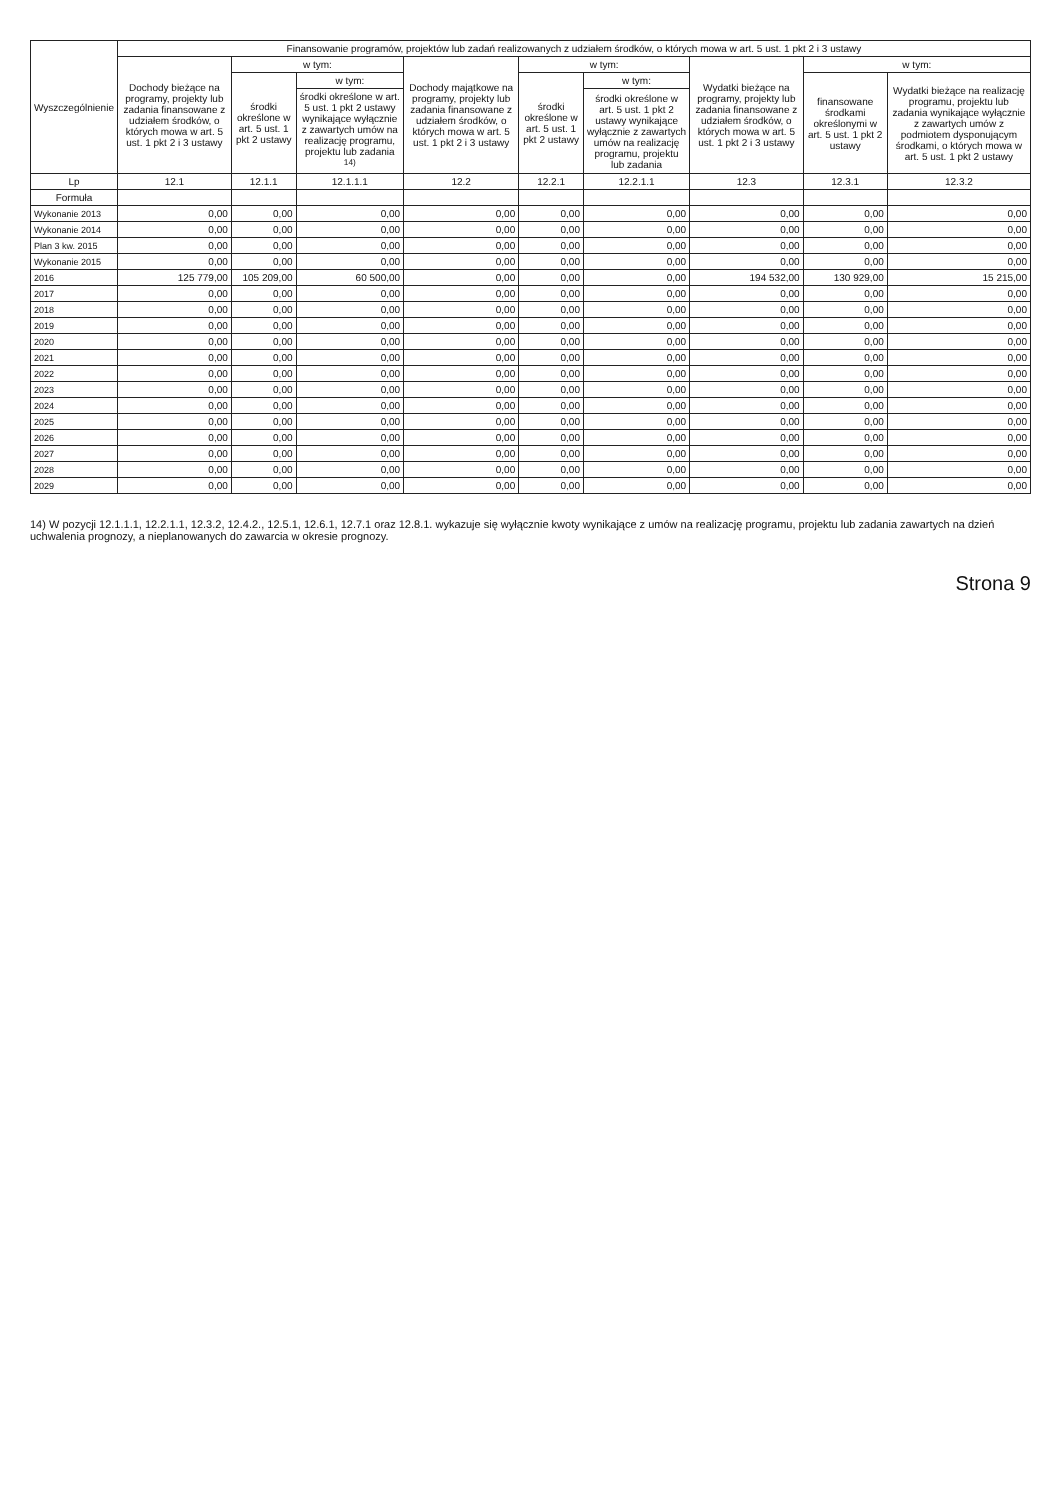| Wyszczególnienie | Finansowanie programów, projektów lub zadań realizowanych z udziałem środków, o których mowa w art. 5 ust. 1 pkt 2 i 3 ustawy | | | | | | | | |
| --- | --- | --- | --- | --- | --- | --- | --- | --- | --- |
| | Dochody bieżące na programy, projekty lub zadania finansowane z udziałem środków, o których mowa w art. 5 ust. 1 pkt 2 i 3 ustawy | w tym: | | Dochody majątkowe na programy, projekty lub zadania finansowane z udziałem środków, o których mowa w art. 5 ust. 1 pkt 2 i 3 ustawy | w tym: | | Wydatki bieżące na programy, projekty lub zadania finansowane z udziałem środków, o których mowa w art. 5 ust. 1 pkt 2 i 3 ustawy | w tym: | |
| | | środki określone w art. 5 ust. 1 pkt 2 ustawy | w tym: | | środki określone w art. 5 ust. 1 pkt 2 ustawy | w tym: | | finansowane środkami określonymi w art. 5 ust. 1 pkt 2 ustawy | Wydatki bieżące na realizację programu, projektu lub zadania wynikające wyłącznie z zawartych umów z podmiotem dysponującym środkami, o których mowa w art. 5 ust. 1 pkt 2 ustawy |
| | | | środki określone w art. 5 ust. 1 pkt 2 ustawy wynikające wyłącznie z zawartych umów na realizację programu, projektu lub zadania <sup>14)</sup> | | | środki określone w art. 5 ust. 1 pkt 2 ustawy wynikające wyłącznie z zawartych umów na realizację programu, projektu lub zadania | | | |
| Lp | 12.1 | 12.1.1 | 12.1.1.1 | 12.2 | 12.2.1 | 12.2.1.1 | 12.3 | 12.3.1 | 12.3.2 |
| Formuła | | | | | | | | | |
| Wykonanie 2013 | 0,00 | 0,00 | 0,00 | 0,00 | 0,00 | 0,00 | 0,00 | 0,00 | 0,00 |
| Wykonanie 2014 | 0,00 | 0,00 | 0,00 | 0,00 | 0,00 | 0,00 | 0,00 | 0,00 | 0,00 |
| Plan 3 kw. 2015 | 0,00 | 0,00 | 0,00 | 0,00 | 0,00 | 0,00 | 0,00 | 0,00 | 0,00 |
| Wykonanie 2015 | 0,00 | 0,00 | 0,00 | 0,00 | 0,00 | 0,00 | 0,00 | 0,00 | 0,00 |
| 2016 | 125 779,00 | 105 209,00 | 60 500,00 | 0,00 | 0,00 | 0,00 | 194 532,00 | 130 929,00 | 15 215,00 |
| 2017 | 0,00 | 0,00 | 0,00 | 0,00 | 0,00 | 0,00 | 0,00 | 0,00 | 0,00 |
| 2018 | 0,00 | 0,00 | 0,00 | 0,00 | 0,00 | 0,00 | 0,00 | 0,00 | 0,00 |
| 2019 | 0,00 | 0,00 | 0,00 | 0,00 | 0,00 | 0,00 | 0,00 | 0,00 | 0,00 |
| 2020 | 0,00 | 0,00 | 0,00 | 0,00 | 0,00 | 0,00 | 0,00 | 0,00 | 0,00 |
| 2021 | 0,00 | 0,00 | 0,00 | 0,00 | 0,00 | 0,00 | 0,00 | 0,00 | 0,00 |
| 2022 | 0,00 | 0,00 | 0,00 | 0,00 | 0,00 | 0,00 | 0,00 | 0,00 | 0,00 |
| 2023 | 0,00 | 0,00 | 0,00 | 0,00 | 0,00 | 0,00 | 0,00 | 0,00 | 0,00 |
| 2024 | 0,00 | 0,00 | 0,00 | 0,00 | 0,00 | 0,00 | 0,00 | 0,00 | 0,00 |
| 2025 | 0,00 | 0,00 | 0,00 | 0,00 | 0,00 | 0,00 | 0,00 | 0,00 | 0,00 |
| 2026 | 0,00 | 0,00 | 0,00 | 0,00 | 0,00 | 0,00 | 0,00 | 0,00 | 0,00 |
| 2027 | 0,00 | 0,00 | 0,00 | 0,00 | 0,00 | 0,00 | 0,00 | 0,00 | 0,00 |
| 2028 | 0,00 | 0,00 | 0,00 | 0,00 | 0,00 | 0,00 | 0,00 | 0,00 | 0,00 |
| 2029 | 0,00 | 0,00 | 0,00 | 0,00 | 0,00 | 0,00 | 0,00 | 0,00 | 0,00 |
14) W pozycji 12.1.1.1, 12.2.1.1, 12.3.2, 12.4.2., 12.5.1, 12.6.1, 12.7.1 oraz 12.8.1. wykazuje się wyłącznie kwoty wynikające z umów na realizację programu, projektu lub zadania zawartych na dzień uchwalenia prognozy, a nieplanowanych do zawarcia w okresie prognozy.
Strona 9